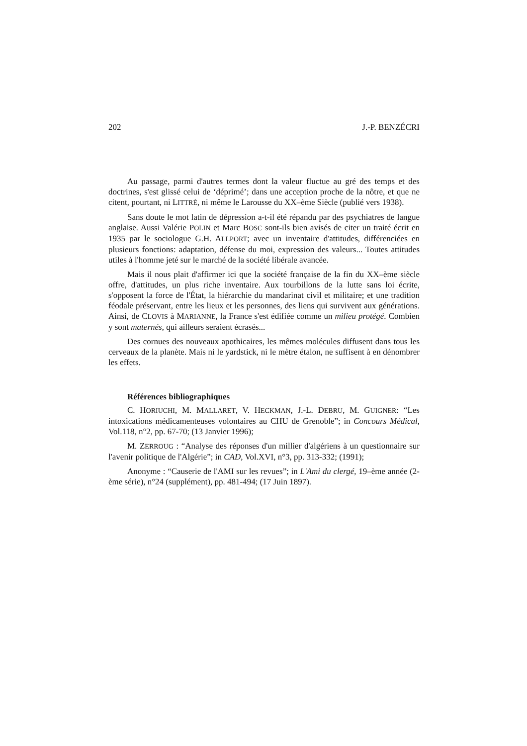202 J.-P. BENZÉCRI
Au passage, parmi d'autres termes dont la valeur fluctue au gré des temps et des doctrines, s'est glissé celui de ‘déprimé’; dans une acception proche de la nôtre, et que ne citent, pourtant, ni LITTRÉ, ni même le Larousse du XX–ème Siècle (publié vers 1938).
Sans doute le mot latin de dépression a-t-il été répandu par des psychiatres de langue anglaise. Aussi Valérie POLIN et Marc BOSC sont-ils bien avisés de citer un traité écrit en 1935 par le sociologue G.H. ALLPORT; avec un inventaire d'attitudes, différenciées en plusieurs fonctions: adaptation, défense du moi, expression des valeurs... Toutes attitudes utiles à l'homme jeté sur le marché de la société libérale avancée.
Mais il nous plait d'affirmer ici que la société française de la fin du XX–ème siècle offre, d'attitudes, un plus riche inventaire. Aux tourbillons de la lutte sans loi écrite, s'opposent la force de l'État, la hiérarchie du mandarinat civil et militaire; et une tradition féodale préservant, entre les lieux et les personnes, des liens qui survivent aux générations. Ainsi, de CLOVIS à MARIANNE, la France s'est édifiée comme un milieu protégé. Combien y sont maternés, qui ailleurs seraient écrasés...
Des cornues des nouveaux apothicaires, les mêmes molécules diffusent dans tous les cerveaux de la planète. Mais ni le yardstick, ni le mètre étalon, ne suffisent à en dénombrer les effets.
Références bibliographiques
C. HORIUCHI, M. MALLARET, V. HECKMAN, J.-L. DEBRU, M. GUIGNER: “Les intoxications médicamenteuses volontaires au CHU de Grenoble”; in Concours Médical, Vol.118, n°2, pp. 67-70; (13 Janvier 1996);
M. ZERROUG : “Analyse des réponses d'un millier d'algériens à un questionnaire sur l'avenir politique de l'Algérie”; in CAD, Vol.XVI, n°3, pp. 313-332; (1991);
Anonyme : “Causerie de l'AMI sur les revues”; in L'Ami du clergé, 19–ème année (2-ème série), n°24 (supplément), pp. 481-494; (17 Juin 1897).